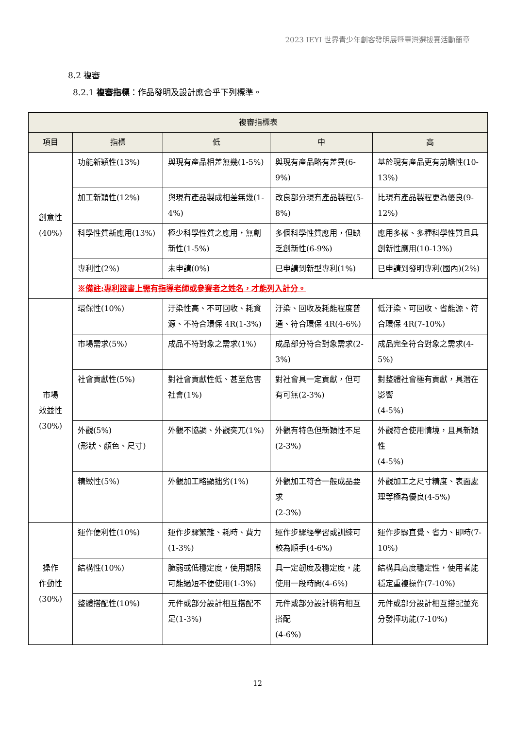2023 IEYI 世界青少年創客發明展暨臺灣選拔賽活動簡章
8.2 複審
8.2.1 複審指標：作品發明及設計應合乎下列標準。
| 複審指標表 | | | | |
| --- | --- | --- | --- | --- |
| 項目 | 指標 | 低 | 中 | 高 |
| 創意性 (40%) | 功能新穎性(13%) | 與現有產品相差無幾(1-5%) | 與現有產品略有差異(6-9%) | 基於現有產品更有前瞻性(10-13%) |
| | 加工新穎性(12%) | 與現有產品製成相差無幾(1-4%) | 改良部分現有產品製程(5-8%) | 比現有產品製程更為優良(9-12%) |
| | 科學性質新應用(13%) | 極少科學性質之應用，無創新性(1-5%) | 多個科學性質應用，但缺乏創新性(6-9%) | 應用多樣、多種科學性質且具創新性應用(10-13%) |
| | 專利性(2%) | 未申請(0%) | 已申請到新型專利(1%) | 已申請到發明專利(國內)(2%) |
| | ※備註:專利證書上需有指導老師或參賽者之姓名，才能列入計分。 | | | |
| 市場 效益性 (30%) | 環保性(10%) | 汙染性高、不可回收、耗資源、不符合環保 4R(1-3%) | 汙染、回收及耗能程度普通、符合環保 4R(4-6%) | 低汙染、可回收、省能源、符合環保 4R(7-10%) |
| | 市場需求(5%) | 成品不符對象之需求(1%) | 成品部分符合對象需求(2-3%) | 成品完全符合對象之需求(4-5%) |
| | 社會貢獻性(5%) | 對社會貢獻性低、甚至危害社會(1%) | 對社會具一定貢獻，但可有可無(2-3%) | 對整體社會極有貢獻，具潛在影響 (4-5%) |
| | 外觀(5%) (形狀、顏色、尺寸) | 外觀不協調、外觀突兀(1%) | 外觀有特色但新穎性不足(2-3%) | 外觀符合使用情境，且具新穎性 (4-5%) |
| | 精緻性(5%) | 外觀加工略顯拙劣(1%) | 外觀加工符合一般成品要求 (2-3%) | 外觀加工之尺寸精度、表面處理等極為優良(4-5%) |
| 操作 作動性 (30%) | 運作便利性(10%) | 運作步驟繁雜、耗時、費力(1-3%) | 運作步驟經學習或訓練可較為順手(4-6%) | 運作步驟直覺、省力、即時(7-10%) |
| | 結構性(10%) | 脆弱或低穩定度，使用期限可能過短不便使用(1-3%) | 具一定韌度及穩定度，能使用一段時間(4-6%) | 結構具高度穩定性，使用者能穩定重複操作(7-10%) |
| | 整體搭配性(10%) | 元件或部分設計相互搭配不足(1-3%) | 元件或部分設計稍有相互搭配 (4-6%) | 元件或部分設計相互搭配並充分發揮功能(7-10%) |
12